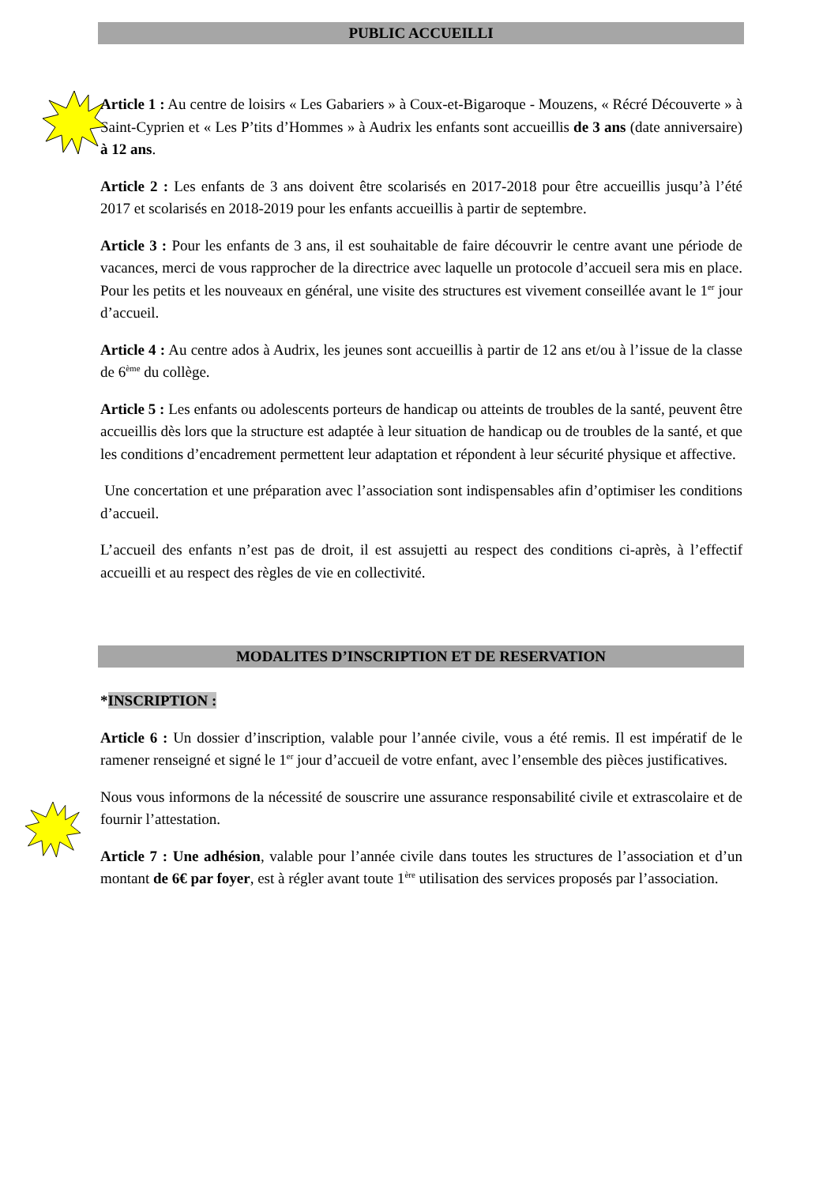PUBLIC ACCUEILLI
Article 1 : Au centre de loisirs « Les Gabariers » à Coux-et-Bigaroque - Mouzens, « Récré Découverte » à Saint-Cyprien et « Les P’tits d’Hommes » à Audrix les enfants sont accueillis de 3 ans (date anniversaire) à 12 ans.
Article 2 : Les enfants de 3 ans doivent être scolarisés en 2017-2018 pour être accueillis jusqu’à l’été 2017 et scolarisés en 2018-2019 pour les enfants accueillis à partir de septembre.
Article 3 : Pour les enfants de 3 ans, il est souhaitable de faire découvrir le centre avant une période de vacances, merci de vous rapprocher de la directrice avec laquelle un protocole d’accueil sera mis en place. Pour les petits et les nouveaux en général, une visite des structures est vivement conseillée avant le 1<sup>er</sup> jour d’accueil.
Article 4 : Au centre ados à Audrix, les jeunes sont accueillis à partir de 12 ans et/ou à l’issue de la classe de 6<sup>ème</sup> du collège.
Article 5 : Les enfants ou adolescents porteurs de handicap ou atteints de troubles de la santé, peuvent être accueillis dès lors que la structure est adaptée à leur situation de handicap ou de troubles de la santé, et que les conditions d’encadrement permettent leur adaptation et répondent à leur sécurité physique et affective.
Une concertation et une préparation avec l’association sont indispensables afin d’optimiser les conditions d’accueil.
L’accueil des enfants n’est pas de droit, il est assujetti au respect des conditions ci-après, à l’effectif accueilli et au respect des règles de vie en collectivité.
MODALITES D’INSCRIPTION ET DE RESERVATION
*INSCRIPTION :
Article 6 : Un dossier d’inscription, valable pour l’année civile, vous a été remis. Il est impératif de le ramener renseigné et signé le 1<sup>er</sup> jour d’accueil de votre enfant, avec l’ensemble des pièces justificatives.
Nous vous informons de la nécessité de souscrire une assurance responsabilité civile et extrascolaire et de fournir l’attestation.
Article 7 : Une adhésion, valable pour l’année civile dans toutes les structures de l’association et d’un montant de 6€ par foyer, est à régler avant toute 1<sup>ère</sup> utilisation des services proposés par l’association.